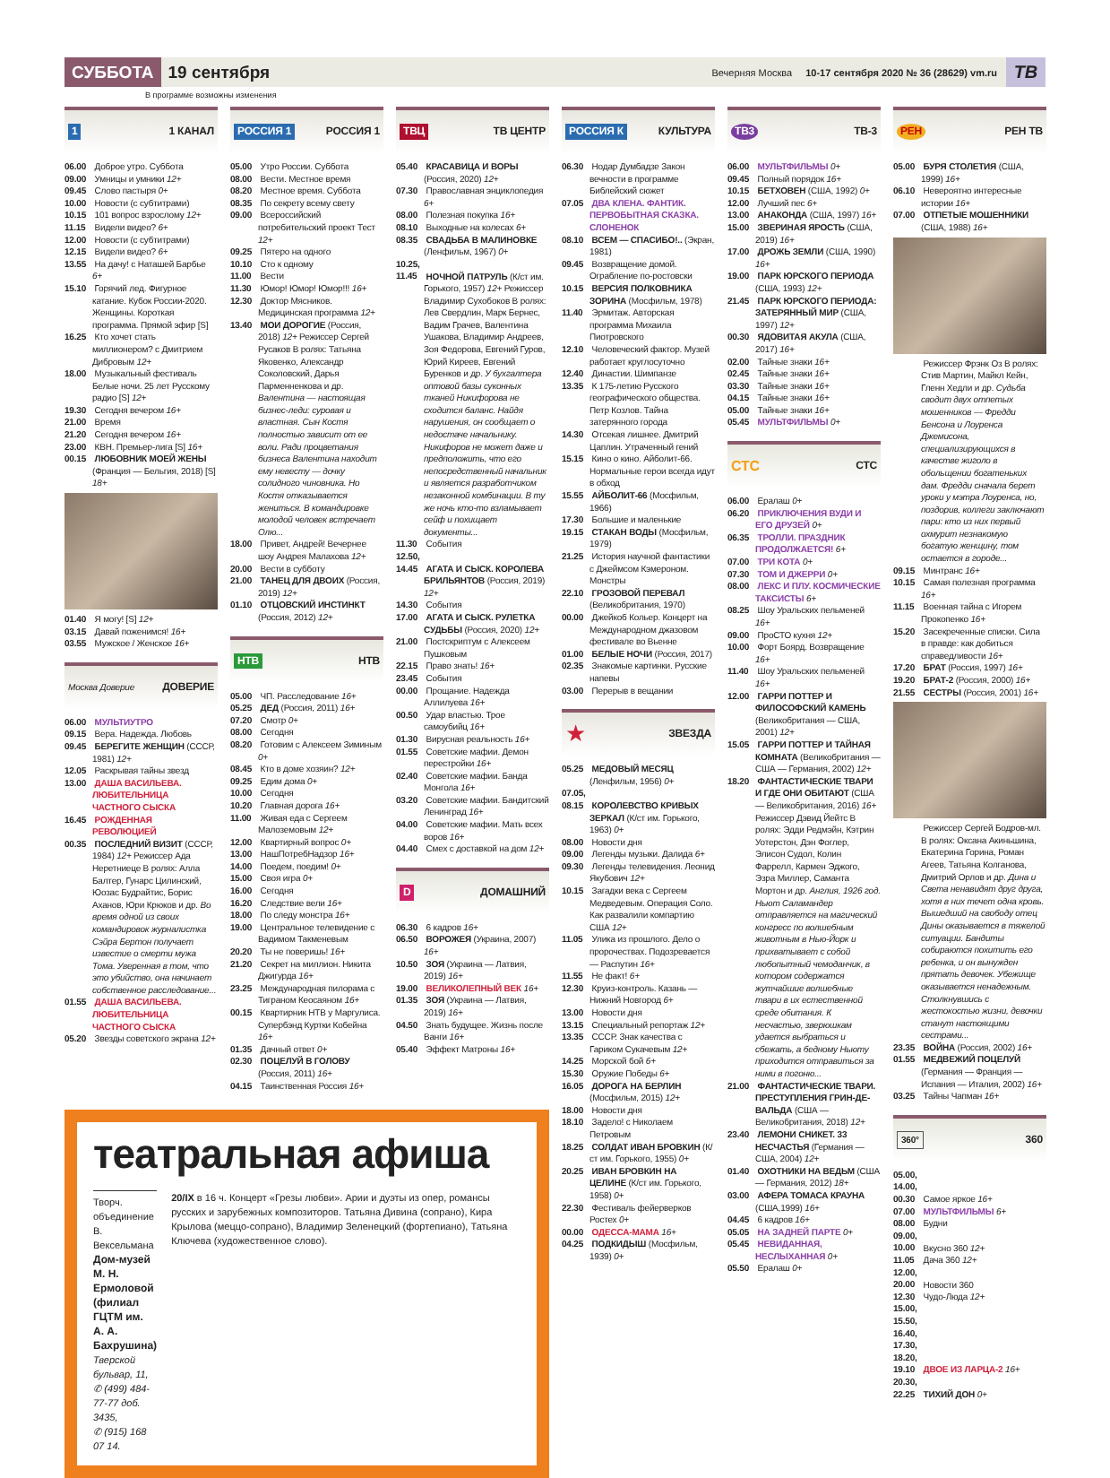СУББОТА
19 сентября
Вечерняя Москва 10-17 сентября 2020 № 36 (28629) vm.ru
ТВ
В программе возможны изменения
1 1 КАНАЛ
06.00 Доброе утро. Суббота
09.00 Умницы и умники 12+
09.45 Слово пастыря 0+
10.00 Новости (с субтитрами)
10.15 101 вопрос взрослому 12+
11.15 Видели видео? 6+
12.00 Новости (с субтитрами)
12.15 Видели видео? 6+
13.55 На дачу! с Наташей Барбье 6+
15.10 Горячий лед. Фигурное катание. Кубок России-2020. Женщины. Короткая программа. Прямой эфир [S]
16.25 Кто хочет стать миллионером? с Дмитрием Дибровым 12+
18.00 Музыкальный фестиваль Белые ночи. 25 лет Русскому радио [S] 12+
19.30 Сегодня вечером 16+
21.00 Время
21.20 Сегодня вечером 16+
23.00 КВН. Премьер-лига [S] 16+
00.15 ЛЮБОВНИК МОЕЙ ЖЕНЫ (Франция — Бельгия, 2018) [S] 18+
01.40 Я могу! [S] 12+
03.15 Давай поженимся! 16+
03.55 Мужское / Женское 16+
Москва Доверие ДОВЕРИЕ
06.00 МУЛЬТИУТРО
09.15 Вера. Надежда. Любовь
09.45 БЕРЕГИТЕ ЖЕНЩИН (СССР, 1981) 12+
12.05 Раскрывая тайны звезд
13.00 ДАША ВАСИЛЬЕВА. ЛЮБИТЕЛЬНИЦА ЧАСТНОГО СЫСКА
16.45 РОЖДЕННАЯ РЕВОЛЮЦИЕЙ
00.35 ПОСЛЕДНИЙ ВИЗИТ (СССР, 1984) 12+ Режиссер Ада Неретниеце В ролях: Алла Балтер, Гунарс Цилинский, Юозас Будрайтис, Борис Аханов, Юри Крюков и др. Во время одной из своих командировок журналистка Сэйра Бертон получает известие о смерти мужа Тома. Уверенная в том, что это убийство, она начинает собственное расследование...
01.55 ДАША ВАСИЛЬЕВА. ЛЮБИТЕЛЬНИЦА ЧАСТНОГО СЫСКА
05.20 Звезды советского экрана 12+
РОССИЯ 1 РОССИЯ 1
05.00 Утро России. Суббота
08.00 Вести. Местное время
08.20 Местное время. Суббота
08.35 По секрету всему свету
09.00 Всероссийский потребительский проект Тест 12+
09.25 Пятеро на одного
10.10 Сто к одному
11.00 Вести
11.30 Юмор! Юмор! Юмор!!! 16+
12.30 Доктор Мясников. Медицинская программа 12+
13.40 МОИ ДОРОГИЕ (Россия, 2018) 12+ Режиссер Сергей Русаков В ролях: Татьяна Яковенко, Александр Соколовский, Дарья Парменненкова и др. Валентина — настоящая бизнес-леди: суровая и властная. Сын Костя полностью зависит от ее воли. Ради процветания бизнеса Валентина находит ему невесту — дочку солидного чиновника. Но Костя отказывается жениться. В командировке молодой человек встречает Олю...
18.00 Привет, Андрей! Вечернее шоу Андрея Малахова 12+
20.00 Вести в субботу
21.00 ТАНЕЦ ДЛЯ ДВОИХ (Россия, 2019) 12+
01.10 ОТЦОВСКИЙ ИНСТИНКТ (Россия, 2012) 12+
НТВ НТВ
05.00 ЧП. Расследование 16+
05.25 ДЕД (Россия, 2011) 16+
07.20 Смотр 0+
08.00 Сегодня
08.20 Готовим с Алексеем Зиминым 0+
08.45 Кто в доме хозяин? 12+
09.25 Едим дома 0+
10.00 Сегодня
10.20 Главная дорога 16+
11.00 Живая еда с Сергеем Малоземовым 12+
12.00 Квартирный вопрос 0+
13.00 НашПотребНадзор 16+
14.00 Поедем, поедим! 0+
15.00 Своя игра 0+
16.00 Сегодня
16.20 Следствие вели 16+
18.00 По следу монстра 16+
19.00 Центральное телевидение с Вадимом Такменевым
20.20 Ты не поверишь! 16+
21.20 Секрет на миллион. Никита Джигурда 16+
23.25 Международная пилорама с Тиграном Кеосаяном 16+
00.15 Квартирник НТВ у Маргулиса. Суперб­энд Куртки Кобейна 16+
01.35 Дачный ответ 0+
02.30 ПОЦЕЛУЙ В ГОЛОВУ (Россия, 2011) 16+
04.15 Таинственная Россия 16+
ТВЦ ТВ ЦЕНТР
05.40 КРАСАВИЦА И ВОРЫ (Россия, 2020) 12+
07.30 Православная энциклопедия 6+
08.00 Полезная покупка 16+
08.10 Выходные на колесах 6+
08.35 СВАДЬБА В МАЛИНОВКЕ (Ленфильм, 1967) 0+
10.25, 11.45 НОЧНОЙ ПАТРУЛЬ (К/ст им. Горького, 1957) 12+ Режиссер Владимир Сухобоков В ролях: Лев Свердлин, Марк Бернес, Вадим Грачев, Валентина Ушакова, Владимир Андреев, Зоя Федорова, Евгений Гуров, Юрий Киреев, Евгений Буренков и др. У бухгалтера оптовой базы суконных тканей Никифорова не сходится баланс. Найдя нарушения, он сообщает о недостаче начальнику. Никифоров не может даже и предположить, что его непосредственный начальник и является разработчиком незаконной комбинации. В ту же ночь кто-то взламывает сейф и похищает документы...
11.30 События
12.50, 14.45 АГАТА И СЫСК. КОРОЛЕВА БРИЛЬЯНТОВ (Россия, 2019) 12+
14.30 События
17.00 АГАТА И СЫСК. РУЛЕТКА СУДЬБЫ (Россия, 2020) 12+
21.00 Постскриптум с Алексеем Пушковым
22.15 Право знать! 16+
23.45 События
00.00 Прощание. Надежда Аллилуева 16+
00.50 Удар властью. Трое самоубийц 16+
01.30 Вирусная реальность 16+
01.55 Советские мафии. Демон перестройки 16+
02.40 Советские мафии. Банда Монгола 16+
03.20 Советские мафии. Бандитский Ленинград 16+
04.00 Советские мафии. Мать всех воров 16+
04.40 Смех с доставкой на дом 12+
D ДОМАШНИЙ
06.30 6 кадров 16+
06.50 ВОРОЖЕЯ (Украина, 2007) 16+
10.50 ЗОЯ (Украина — Латвия, 2019) 16+
19.00 ВЕЛИКОЛЕПНЫЙ ВЕК 16+
01.35 ЗОЯ (Украина — Латвия, 2019) 16+
04.50 Знать будущее. Жизнь после Ванги 16+
05.40 Эффект Матроны 16+
театральная афиша
Творч. объединение В. Вексельмана
Дом-музей М. Н. Ермоловой (филиал ГЦТМ им. А. А. Бахрушина)
Тверской бульвар, 11,
✆ (499) 484-77-77 доб. 3435,
✆ (915) 168 07 14.
20/IX в 16 ч. Концерт «Грезы любви». Арии и дуэты из опер, романсы русских и зарубежных композиторов. Татьяна Дивина (сопрано), Кира Крылова (меццо-сопрано), Владимир Зеленецкий (фортепиано), Татьяна Ключева (художественное слово).
РОССИЯ К КУЛЬТУРА
06.30 Нодар Думбадзе Закон вечности в программе Библейский сюжет
07.05 ДВА КЛЕНА. ФАНТИК. ПЕРВОБЫТНАЯ СКАЗКА. СЛОНЕНОК
08.10 ВСЕМ — СПАСИБО!.. (Экран, 1981)
09.45 Возвращение домой. Ограбление по-ростовски
10.15 ВЕРСИЯ ПОЛКОВНИКА ЗОРИНА (Мосфильм, 1978)
11.40 Эрмитаж. Авторская программа Михаила Пиотровского
12.10 Человеческий фактор. Музей работает круглосуточно
12.40 Династии. Шимпанзе
13.35 К 175-летию Русского географического общества. Петр Козлов. Тайна затерянного города
14.30 Отсекая лишнее. Дмитрий Цаплин. Утраченный гений
15.15 Кино о кино. Айболит-66. Нормальные герои всегда идут в обход
15.55 АЙБОЛИТ-66 (Мосфильм, 1966)
17.30 Большие и маленькие
19.15 СТАКАН ВОДЫ (Мосфильм, 1979)
21.25 История научной фантастики с Джеймсом Кэмероном. Монстры
22.10 ГРОЗОВОЙ ПЕРЕВАЛ (Великобритания, 1970)
00.00 Джейкоб Кольер. Концерт на Международном джазовом фестивале во Вьенне
01.00 БЕЛЫЕ НОЧИ (Россия, 2017)
02.35 Знакомые картинки. Русские напевы
03.00 Перерыв в вещании
★ ЗВЕЗДА
05.25 МЕДОВЫЙ МЕСЯЦ (Ленфильм, 1956) 0+
07.05, 08.15 КОРОЛЕВСТВО КРИВЫХ ЗЕРКАЛ (К/ст им. Горького, 1963) 0+
08.00 Новости дня
09.00 Легенды музыки. Далида 6+
09.30 Легенды телевидения. Леонид Якубович 12+
10.15 Загадки века с Сергеем Медведевым. Операция Соло. Как развалили компартию США 12+
11.05 Улика из прошлого. Дело о пророчествах. Подозревается — Распутин 16+
11.55 Не факт! 6+
12.30 Круиз-контроль. Казань — Нижний Новгород 6+
13.00 Новости дня
13.15 Специальный репортаж 12+
13.35 СССР. Знак качества с Гариком Сукачевым 12+
14.25 Морской бой 6+
15.30 Оружие Победы 6+
16.05 ДОРОГА НА БЕРЛИН (Мосфильм, 2015) 12+
18.00 Новости дня
18.10 Задело! с Николаем Петровым
18.25 СОЛДАТ ИВАН БРОВКИН (К/ст им. Горького, 1955) 0+
20.25 ИВАН БРОВКИН НА ЦЕЛИНЕ (К/ст им. Горького, 1958) 0+
22.30 Фестиваль фейерверков Ростех 0+
00.00 ОДЕССА-МАМА 16+
04.25 ПОДКИДЫШ (Мосфильм, 1939) 0+
ТВ3 ТВ-3
06.00 МУЛЬТФИЛЬМЫ 0+
09.45 Полный порядок 16+
10.15 БЕТХОВЕН (США, 1992) 0+
12.00 Лучший пес 6+
13.00 АНАКОНДА (США, 1997) 16+
15.00 ЗВЕРИНАЯ ЯРОСТЬ (США, 2019) 16+
17.00 ДРОЖЬ ЗЕМЛИ (США, 1990) 16+
19.00 ПАРК ЮРСКОГО ПЕРИОДА (США, 1993) 12+
21.45 ПАРК ЮРСКОГО ПЕРИОДА: ЗАТЕРЯННЫЙ МИР (США, 1997) 12+
00.30 ЯДОВИТАЯ АКУЛА (США, 2017) 16+
02.00 Тайные знаки 16+
02.45 Тайные знаки 16+
03.30 Тайные знаки 16+
04.15 Тайные знаки 16+
05.00 Тайные знаки 16+
05.45 МУЛЬТФИЛЬМЫ 0+
СТС СТС
06.00 Ералаш 0+
06.20 ПРИКЛЮЧЕНИЯ ВУДИ И ЕГО ДРУЗЕЙ 0+
06.35 ТРОЛЛИ. ПРАЗДНИК ПРОДОЛЖАЕТСЯ! 6+
07.00 ТРИ КОТА 0+
07.30 ТОМ И ДЖЕРРИ 0+
08.00 ЛЕКС И ПЛУ. КОСМИЧЕСКИЕ ТАКСИСТЫ 6+
08.25 Шоу Уральских пельменей 16+
09.00 ПроСТО кухня 12+
10.00 Форт Боярд. Возвращение 16+
11.40 Шоу Уральских пельменей 16+
12.00 ГАРРИ ПОТТЕР И ФИЛОСОФСКИЙ КАМЕНЬ (Великобритания — США, 2001) 12+
15.05 ГАРРИ ПОТТЕР И ТАЙНАЯ КОМНАТА (Великобритания — США — Германия, 2002) 12+
18.20 ФАНТАСТИЧЕСКИЕ ТВАРИ И ГДЕ ОНИ ОБИТАЮТ (США — Великобритания, 2016) 16+ Режиссер Дэвид Йейтс В ролях: Эдди Редмэйн, Кэтрин Уотерстон, Дэн Фоглер, Элисон Судол, Колин Фаррелл, Кармен Эджого, Эзра Миллер, Саманта Мортон и др. Англия, 1926 год. Ньют Саламандер отправляется на магический конгресс по волшебным животным в Нью-Йорк и прихватывает с собой любопытный чемоданчик, в котором содержатся жутчайшие волшебные твари в их естественной среде обитания. К несчастью, зверюшкам удается выбраться и сбежать, а бедному Ньюту приходится отправиться за ними в погоню...
21.00 ФАНТАСТИЧЕСКИЕ ТВАРИ. ПРЕСТУПЛЕНИЯ ГРИН-ДЕ-ВАЛЬДА (США — Великобритания, 2018) 12+
23.40 ЛЕМОНИ СНИКЕТ. 33 НЕСЧАСТЬЯ (Германия — США, 2004) 12+
01.40 ОХОТНИКИ НА ВЕДЬМ (США — Германия, 2012) 18+
03.00 АФЕРА ТОМАСА КРАУНА (США,1999) 16+
04.45 6 кадров 16+
05.05 НА ЗАДНЕЙ ПАРТЕ 0+
05.45 НЕВИДАННАЯ, НЕСЛЫХАННАЯ 0+
05.50 Ералаш 0+
РЕН РЕН ТВ
05.00 БУРЯ СТОЛЕТИЯ (США, 1999) 16+
06.10 Невероятно интересные истории 16+
07.00 ОТПЕТЫЕ МОШЕННИКИ (США, 1988) 16+
Режиссер Фрэнк Оз В ролях: Стив Мартин, Майкл Кейн, Гленн Хедли и др. Судьба сводит двух отпетых мошенников — Фредди Бенсона и Лоуренса Джемисона, специализирующихся в качестве жиголо в обольщении богатеньких дам. Фредди сначала берет уроки у мэтра Лоуренса, но, поздорив, коллеги заключают пари: кто из них первый охмурит незнакомую богатую женщину, том остается в городе...
09.15 Минтранс 16+
10.15 Самая полезная программа 16+
11.15 Военная тайна с Игорем Прокопенко 16+
15.20 Засекреченные списки. Сила в правде: как добиться справедливости 16+
17.20 БРАТ (Россия, 1997) 16+
19.20 БРАТ-2 (Россия, 2000) 16+
21.55 СЕСТРЫ (Россия, 2001) 16+
Режиссер Сергей Бодров-мл. В ролях: Оксана Акиньшина, Екатерина Горина, Роман Агеев, Татьяна Колганова, Дмитрий Орлов и др. Дина и Света ненавидят друг друга, хотя в них течет одна кровь. Вышедший на свободу отец Дины оказывается в тяжелой ситуации. Бандиты собираются похитить его ребенка, и он вынужден прятать девочек. Убежище оказывается ненадежным. Столкнувшись с жестокостью жизни, девочки станут настоящими сестрами...
23.35 ВОЙНА (Россия, 2002) 16+
01.55 МЕДВЕЖИЙ ПОЦЕЛУЙ (Германия — Франция — Испания — Италия, 2002) 16+
03.25 Тайны Чапман 16+
360° 360
05.00, 14.00, 00.30 Самое яркое 16+
07.00 МУЛЬТФИЛЬМЫ 6+
08.00 Будни
09.00, 10.00 Вкусно 360 12+
11.05 Дача 360 12+
12.00, 20.00 Новости 360
12.30 Чудо-Люда 12+
15.00, 15.50, 16.40, 17.30, 18.20, 19.10 ДВОЕ ИЗ ЛАРЦА-2 16+
20.30, 22.25 ТИХИЙ ДОН 0+